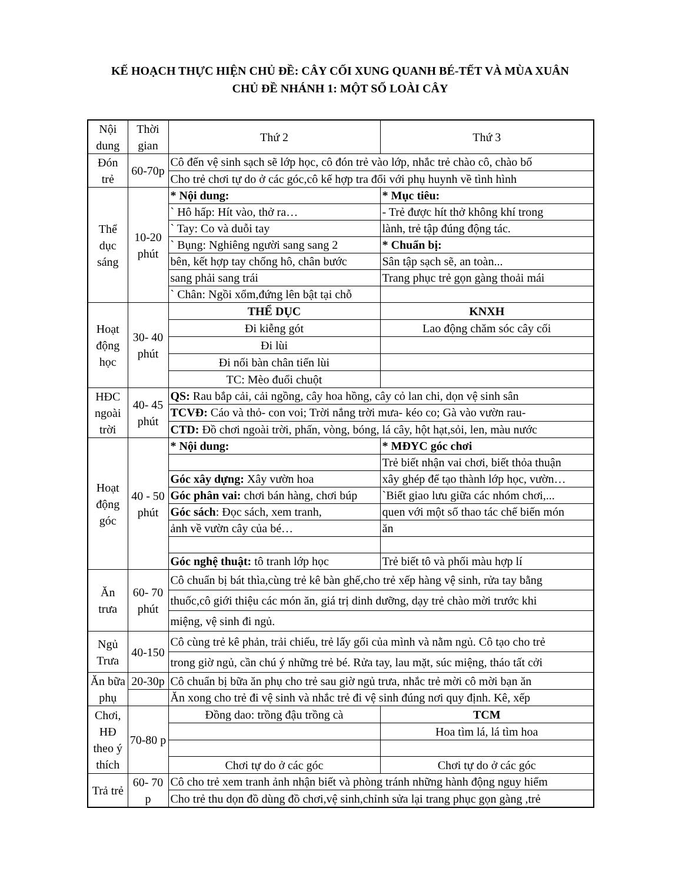KẾ HOẠCH THỰC HIỆN CHỦ ĐỀ: CÂY CỐI XUNG QUANH BÉ-TẾT VÀ MÙA XUÂN
CHỦ ĐỀ NHÁNH 1: MỘT SỐ LOÀI CÂY
| Nội dung | Thời gian | Thứ 2 | Thứ 3 |
| --- | --- | --- | --- |
| Đón trẻ | 60-70p | Cô đến vệ sinh sạch sẽ lớp học, cô đón trẻ vào lớp, nhắc trẻ chào cô, chào bố | |
| | | Cho trẻ chơi tự do ở các góc,cô kế hợp tra đổi với phụ huynh về tình hình | |
| Thể dục sáng | 10-20 phút | * Nội dung: | * Mục tiêu: |
| | | ` Hô hấp: Hít vào, thở ra… | - Trẻ được hít thở không khí trong |
| | | ` Tay: Co và duỗi tay | lành, trẻ tập đúng động tác. |
| | | ` Bụng: Nghiêng người sang sang 2 | * Chuẩn bị: |
| | | bên, kết hợp tay chống hô, chân bước | Sân tập sạch sẽ, an toàn... |
| | | sang phải sang trái | Trang phục trẻ gọn gàng thoải mái |
| | | ` Chân: Ngồi xổm,đứng lên bật tại chỗ | |
| Hoạt động học | 30- 40 phút | THỂ DỤC | KNXH |
| | | Đi kiễng gót | Lao động chăm sóc cây cối |
| | | Đi lùi | |
| | | Đi nối bàn chân tiến lùi | |
| | | TC: Mèo đuổi chuột | |
| HĐC ngoài trời | 40- 45 phút | QS: Rau bắp cải, cải ngồng, cây hoa hồng, cây cỏ lan chi, dọn vệ sinh sân | |
| | | TCVĐ: Cáo và thỏ- con voi; Trời nắng trời mưa- kéo co; Gà vào vườn rau- | |
| | | CTD: Đồ chơi ngoài trời, phấn, vòng, bóng, lá cây, hột hạt,sỏi, len, màu nước | |
| Hoạt động góc | 40 - 50 phút | * Nội dung: | * MĐYC góc chơi |
| | | | Trẻ biết nhận vai chơi, biết thỏa thuận |
| | | Góc xây dựng: Xây vườn hoa | xây ghép để tạo thành lớp học, vườn… |
| | | Góc phân vai: chơi bán hàng, chơi búp | `Biết giao lưu giữa các nhóm chơi,... |
| | | Góc sách : Đọc sách, xem tranh, | quen với một số thao tác chế biến món |
| | | ảnh về vườn cây của bé… | ăn |
| | | Góc nghệ thuật: tô tranh lớp học | Trẻ biết tô và phối màu hợp lí |
| Ăn trưa | 60- 70 phút | Cô chuẩn bị bát thìa,cùng trẻ kê bàn ghế,cho trẻ xếp hàng vệ sinh, rửa tay bằng | |
| | | thuốc,cô giới thiệu các món ăn, giá trị dinh dưỡng, dạy trẻ chào mời trước khi | |
| | | miệng, vệ sinh đi ngủ. | |
| Ngủ Trưa | 40-150 | Cô cùng trẻ kê phản, trải chiếu, trẻ lấy gối của mình và nằm ngủ. Cô tạo cho trẻ | |
| | | trong giờ ngủ, cần chú ý những trẻ bé. Rửa tay, lau mặt, súc miệng, tháo tất cởi | |
| Ăn bữa phụ | 20-30p | Cô chuẩn bị bữa ăn phụ cho trẻ sau giờ ngủ trưa, nhắc trẻ mời cô mời bạn ăn | |
| | | Ăn xong cho trẻ đi vệ sinh và nhắc trẻ đi vệ sinh đúng nơi quy định. Kê, xếp | |
| Chơi, HĐ theo ý thích | 70-80 p | Đồng dao: trồng đậu trồng cà | TCM |
| | | | Hoa tìm lá, lá tìm hoa |
| | | Chơi tự do ở các góc | Chơi tự do ở các góc |
| Trả trẻ | 60- 70 p | Cô cho trẻ xem tranh ảnh nhận biết và phòng tránh những hành động nguy hiểm | |
| | | Cho trẻ thu dọn đồ dùng đồ chơi,vệ sinh,chỉnh sửa lại trang phục gọn gàng ,trẻ | |